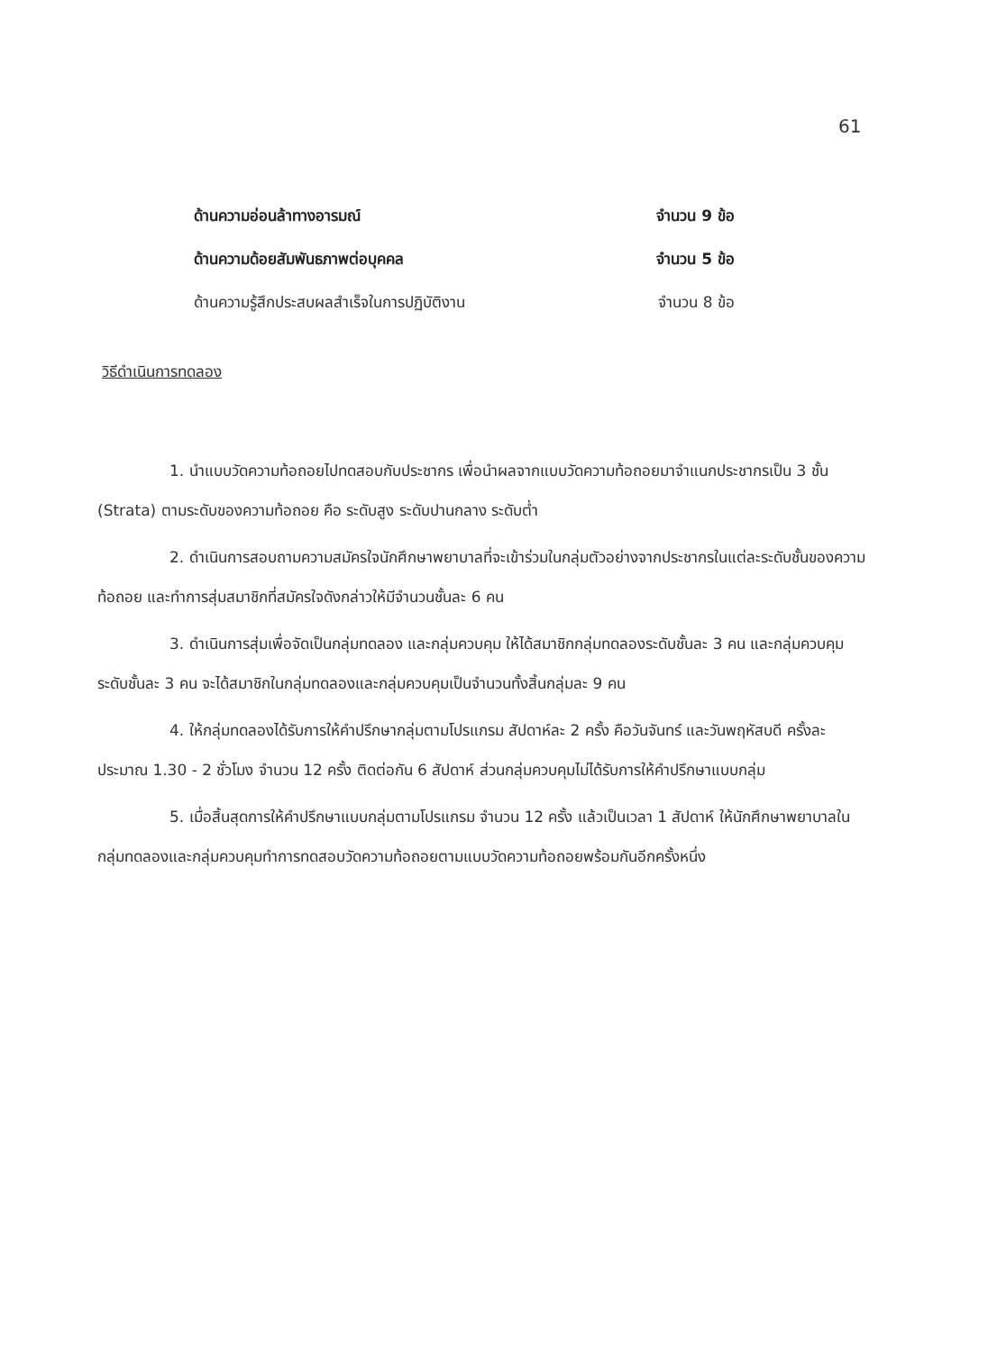61
ด้านความอ่อนล้าทางอารมณ์ จำนวน 9 ข้อ
ด้านความด้อยสัมพันธภาพต่อบุคคล จำนวน 5 ข้อ
ด้านความรู้สึกประสบผลสำเร็จในการปฏิบัติงาน จำนวน 8 ข้อ
วิธีดำเนินการทดลอง
1. นำแบบวัดความท้อถอยไปทดสอบกับประชากร เพื่อนำผลจากแบบวัดความท้อถอยมาจำแนกประชากรเป็น 3 ชั้น (Strata) ตามระดับของความท้อถอย คือ ระดับสูง ระดับปานกลาง ระดับต่ำ
2. ดำเนินการสอบถามความสมัครใจนักศึกษาพยาบาลที่จะเข้าร่วมในกลุ่มตัวอย่างจากประชากรในแต่ละระดับชั้นของความท้อถอย และทำการสุ่มสมาชิกที่สมัครใจดังกล่าวให้มีจำนวนชั้นละ 6 คน
3. ดำเนินการสุ่มเพื่อจัดเป็นกลุ่มทดลอง และกลุ่มควบคุม ให้ได้สมาชิกกลุ่มทดลองระดับชั้นละ 3 คน และกลุ่มควบคุมระดับชั้นละ 3 คน จะได้สมาชิกในกลุ่มทดลองและกลุ่มควบคุมเป็นจำนวนทั้งสิ้นกลุ่มละ 9 คน
4. ให้กลุ่มทดลองได้รับการให้คำปรึกษากลุ่มตามโปรแกรม สัปดาห์ละ 2 ครั้ง คือวันจันทร์ และวันพฤหัสบดี ครั้งละประมาณ 1.30 - 2 ชั่วโมง จำนวน 12 ครั้ง ติดต่อกัน 6 สัปดาห์ ส่วนกลุ่มควบคุมไม่ได้รับการให้คำปรึกษาแบบกลุ่ม
5. เมื่อสิ้นสุดการให้คำปรึกษาแบบกลุ่มตามโปรแกรม จำนวน 12 ครั้ง แล้วเป็นเวลา 1 สัปดาห์ ให้นักศึกษาพยาบาลในกลุ่มทดลองและกลุ่มควบคุมทำการทดสอบวัดความท้อถอยตามแบบวัดความท้อถอยพร้อมกันอีกครั้งหนึ่ง